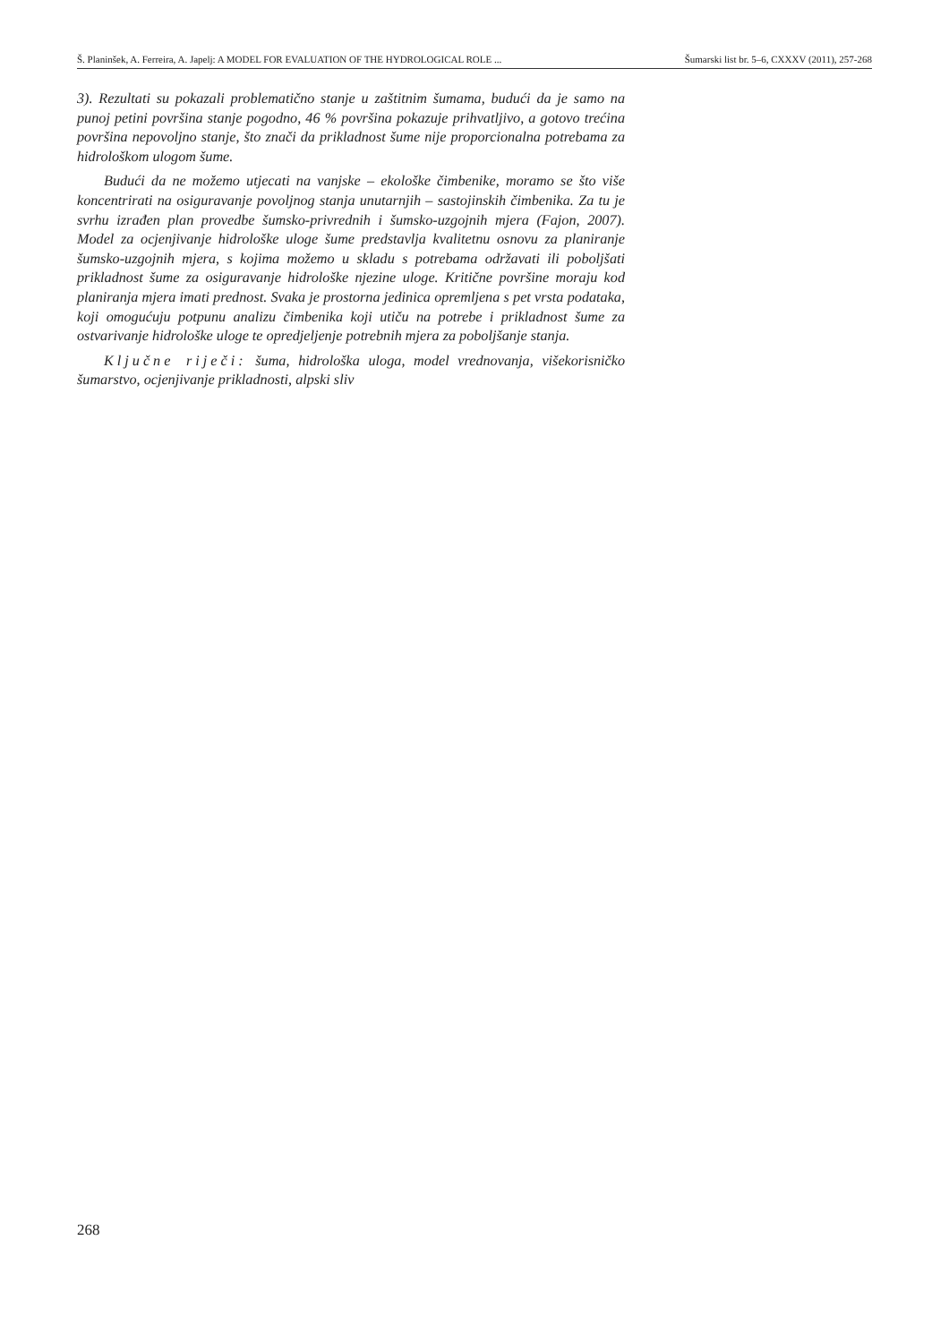Š. Planinšek, A. Ferreira, A. Japelj: A MODEL FOR EVALUATION OF THE HYDROLOGICAL ROLE ... Šumarski list br. 5–6, CXXXV (2011), 257-268
3). Rezultati su pokazali problematično stanje u zaštitnim šumama, budući da je samo na punoj petini površina stanje pogodno, 46 % površina pokazuje prihvatljivo, a gotovo trećina površina nepovoljno stanje, što znači da prikladnost šume nije proporcionalna potrebama za hidrološkom ulogom šume.
Budući da ne možemo utjecati na vanjske – ekološke čimbenike, moramo se što više koncentrirati na osiguravanje povoljnog stanja unutarnjih – sastojinskih čimbenika. Za tu je svrhu izrađen plan provedbe šumsko-privrednih i šumsko-uzgojnih mjera (Fajon, 2007). Model za ocjenjivanje hidrološke uloge šume predstavlja kvalitetnu osnovu za planiranje šumsko-uzgojnih mjera, s kojima možemo u skladu s potrebama održavati ili poboljšati prikladnost šume za osiguravanje hidrološke njezine uloge. Kritične površine moraju kod planiranja mjera imati prednost. Svaka je prostorna jedinica opremljena s pet vrsta podataka, koji omogućuju potpunu analizu čimbenika koji utiču na potrebe i prikladnost šume za ostvarivanje hidrološke uloge te opredjeljenje potrebnih mjera za poboljšanje stanja.
Ključne riječi: šuma, hidrološka uloga, model vrednovanja, višekorisničko šumarstvo, ocjenjivanje prikladnosti, alpski sliv
268